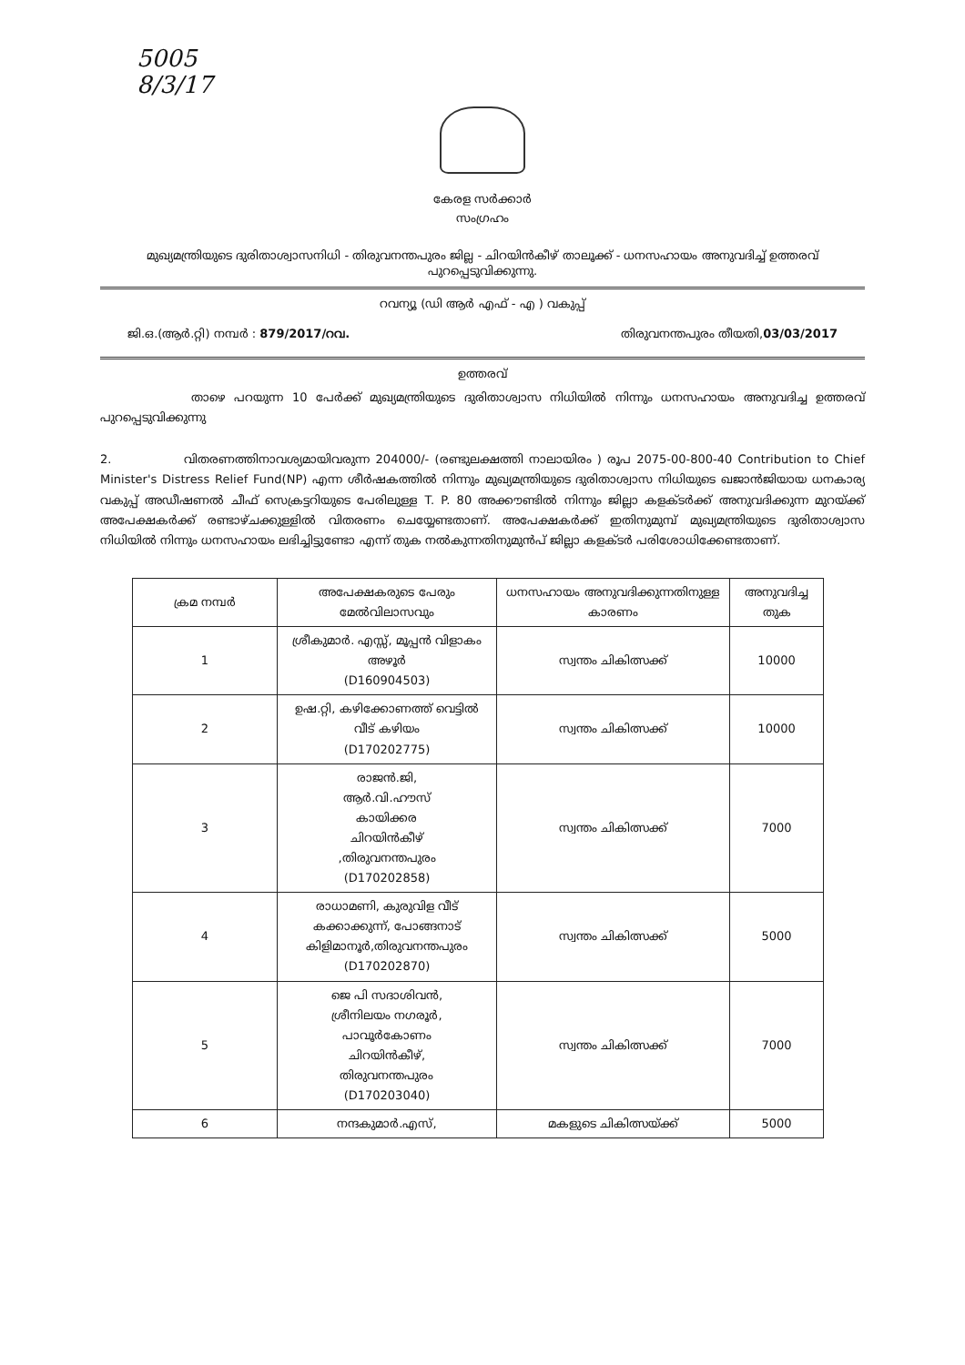5005
8/3/17
കേരള സർക്കാർ
സംഗ്രഹം
മുഖ്യമന്ത്രിയുടെ ദുരിതാശ്വാസനിധി - തിരുവനന്തപുരം ജില്ല - ചിറയിൻകീഴ് താലൂക്ക് - ധനസഹായം അനുവദിച്ച് ഉത്തരവ് പുറപ്പെടുവിക്കുന്നു.
റവന്യൂ (ഡി ആർ എഫ് - എ ) വകുപ്പ്
ജി.ഒ.(ആർ.റ്റി) നമ്പർ : 879/2017/റവ. തിരുവനന്തപുരം തീയതി,03/03/2017
ഉത്തരവ്
താഴെ പറയുന്ന 10 പേർക്ക് മുഖ്യമന്ത്രിയുടെ ദുരിതാശ്വാസ നിധിയിൽ നിന്നും ധനസഹായം അനുവദിച്ച ഉത്തരവ് പുറപ്പെടുവിക്കുന്നു
2. വിതരണത്തിനാവശ്യമായിവരുന്ന 204000/- (രണ്ടുലക്ഷത്തി നാലായിരം ) രൂപ 2075-00-800-40 Contribution to Chief Minister's Distress Relief Fund(NP) എന്ന ശീർഷകത്തിൽ നിന്നും മുഖ്യമന്ത്രിയുടെ ദുരിതാശ്വാസ നിധിയുടെ ഖജാൻജിയായ ധനകാര്യ വകുപ്പ് അഡീഷണൽ ചീഫ് സെക്രട്ടറിയുടെ പേരിലുള്ള T. P. 80 അക്കൗണ്ടിൽ നിന്നും ജില്ലാ കളക്ടർക്ക് അനുവദിക്കുന്ന മുറയ്ക്ക് അപേക്ഷകർക്ക് രണ്ടാഴ്ചക്കുള്ളിൽ വിതരണം ചെയ്യേണ്ടതാണ്. അപേക്ഷകർക്ക് ഇതിനുമുമ്പ് മുഖ്യമന്ത്രിയുടെ ദുരിതാശ്വാസ നിധിയിൽ നിന്നും ധനസഹായം ലഭിച്ചിട്ടുണ്ടോ എന്ന് തുക നൽകുന്നതിനുമുൻപ് ജില്ലാ കളക്ടർ പരിശോധിക്കേണ്ടതാണ്.
| ക്രമ നമ്പർ | അപേക്ഷകരുടെ പേരും മേൽവിലാസവും | ധനസഹായം അനുവദിക്കുന്നതിനുള്ള കാരണം | അനുവദിച്ച തുക |
| --- | --- | --- | --- |
| 1 | ശ്രീകുമാർ. എസ്സ്, മൂപ്പൻ വിളാകം അഴൂർ (D160904503) | സ്വന്തം ചികിത്സക്ക് | 10000 |
| 2 | ഉഷ.റ്റി, കഴിക്കോണത്ത് വെട്ടിൽ വീട് കഴിയം (D170202775) | സ്വന്തം ചികിത്സക്ക് | 10000 |
| 3 | രാജൻ.ജി, ആർ.വി.ഹൗസ് കായിക്കര ചിറയിൻകീഴ് ,തിരുവനന്തപുരം (D170202858) | സ്വന്തം ചികിത്സക്ക് | 7000 |
| 4 | രാധാമണി, കുരുവിള വീട് കക്കാക്കുന്ന്, പോങ്ങനാട് കിളിമാനൂർ,തിരുവനന്തപുരം (D170202870) | സ്വന്തം ചികിത്സക്ക് | 5000 |
| 5 | ജെ പി സദാശിവൻ, ശ്രീനിലയം നഗരൂർ, പാവൂർകോണം ചിറയിൻകീഴ്, തിരുവനന്തപുരം (D170203040) | സ്വന്തം ചികിത്സക്ക് | 7000 |
| 6 | നന്ദകുമാർ.എസ്, | മകളുടെ ചികിത്സയ്ക്ക് | 5000 |